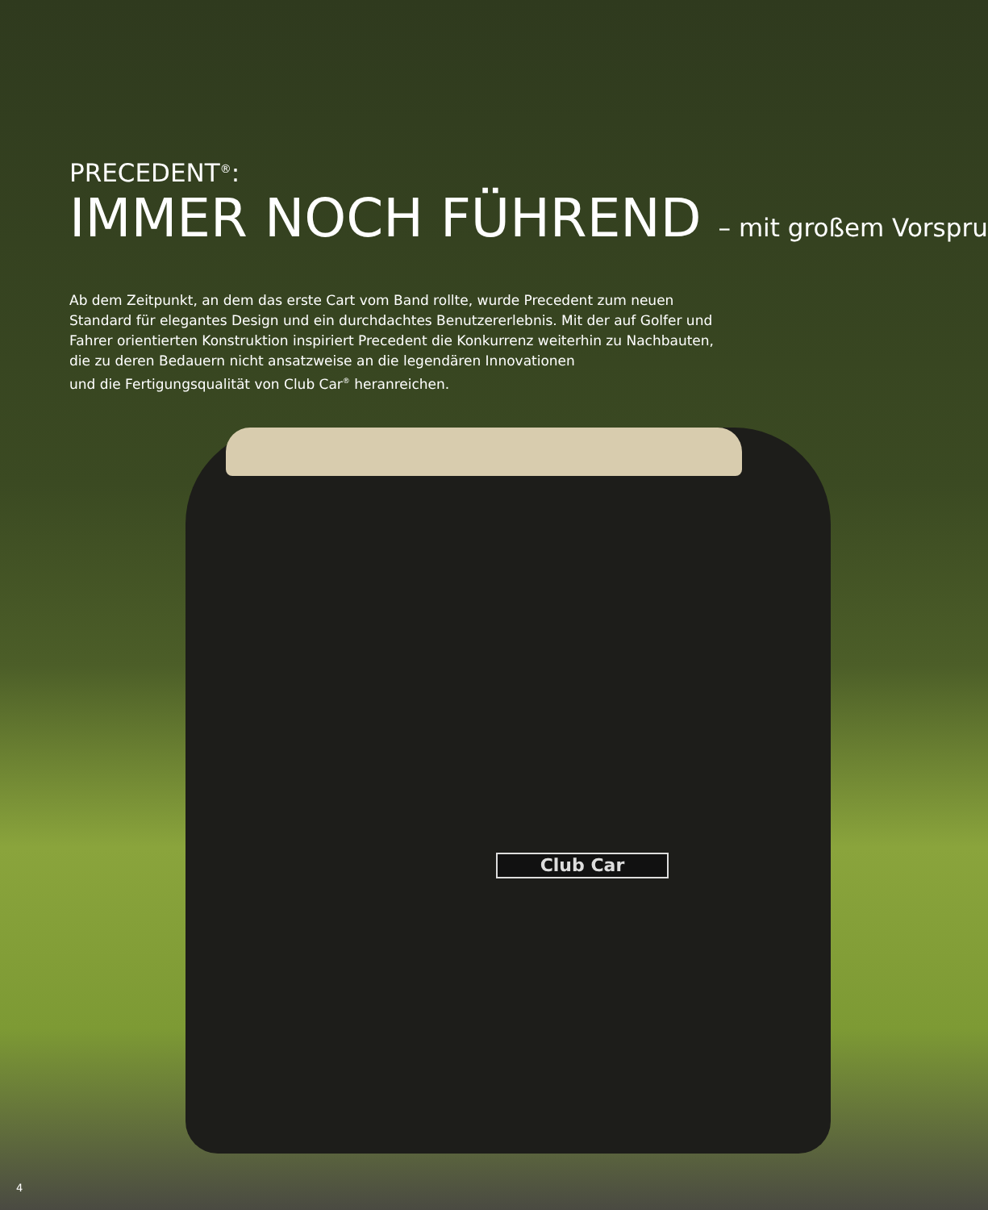PRECEDENT<sup>®</sup>:
IMMER NOCH FÜHREND – mit großem Vorspru
Ab dem Zeitpunkt, an dem das erste Cart vom Band rollte, wurde Precedent zum neuen Standard für elegantes Design und ein durchdachtes Benutzererlebnis. Mit der auf Golfer und Fahrer orientierten Konstruktion inspiriert Precedent die Konkurrenz weiterhin zu Nachbauten, die zu deren Bedauern nicht ansatzweise an die legendären Innovationen
und die Fertigungsqualität von Club Car<sup>®</sup> heranreichen.
Club Car
4